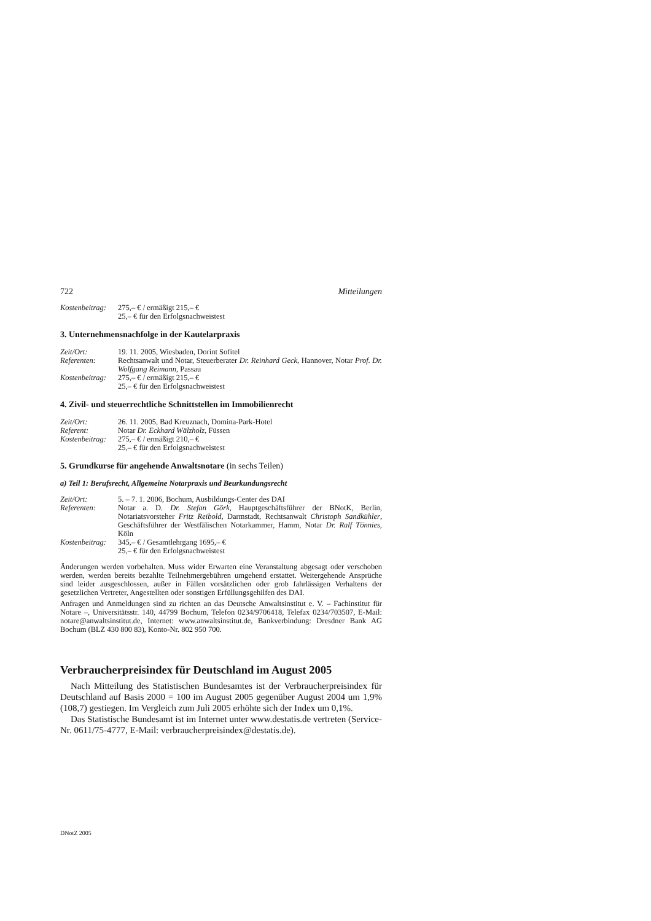722 Mitteilungen
Kostenbeitrag:
275,– € / ermäßigt 215,– €
25,– € für den Erfolgsnachweistest
3. Unternehmensnachfolge in der Kautelarpraxis
Zeit/Ort: 19. 11. 2005, Wiesbaden, Dorint Sofitel
Referenten: Rechtsanwalt und Notar, Steuerberater Dr. Reinhard Geck, Hannover, Notar Prof. Dr. Wolfgang Reimann, Passau
Kostenbeitrag:
275,– € / ermäßigt 215,– €
25,– € für den Erfolgsnachweistest
4. Zivil- und steuerrechtliche Schnittstellen im Immobilienrecht
Zeit/Ort: 26. 11. 2005, Bad Kreuznach, Domina-Park-Hotel
Referent: Notar Dr. Eckhard Wälzholz, Füssen
Kostenbeitrag:
275,– € / ermäßigt 210,– €
25,– € für den Erfolgsnachweistest
5. Grundkurse für angehende Anwaltsnotare (in sechs Teilen)
a) Teil 1: Berufsrecht, Allgemeine Notarpraxis und Beurkundungsrecht
Zeit/Ort: 5. – 7. 1. 2006, Bochum, Ausbildungs-Center des DAI
Referenten: Notar a. D. Dr. Stefan Görk, Hauptgeschäftsführer der BNotK, Berlin, Notariatsvorsteher Fritz Reibold, Darmstadt, Rechtsanwalt Christoph Sandkühler, Geschäftsführer der Westfälischen Notarkammer, Hamm, Notar Dr. Ralf Tönnies, Köln
Kostenbeitrag:
345,– € / Gesamtlehrgang 1695,– €
25,– € für den Erfolgsnachweistest
Änderungen werden vorbehalten. Muss wider Erwarten eine Veranstaltung abgesagt oder verschoben werden, werden bereits bezahlte Teilnehmergebühren umgehend erstattet. Weitergehende Ansprüche sind leider ausgeschlossen, außer in Fällen vorsätzlichen oder grob fahrlässigen Verhaltens der gesetzlichen Vertreter, Angestellten oder sonstigen Erfüllungsgehilfen des DAI.
Anfragen und Anmeldungen sind zu richten an das Deutsche Anwaltsinstitut e. V. – Fachinstitut für Notare –, Universitätsstr. 140, 44799 Bochum, Telefon 0234/9706418, Telefax 0234/703507, E-Mail: notare@anwaltsinstitut.de, Internet: www.anwaltsinstitut.de, Bankverbindung: Dresdner Bank AG Bochum (BLZ 430 800 83), Konto-Nr. 802 950 700.
Verbraucherpreisindex für Deutschland im August 2005
Nach Mitteilung des Statistischen Bundesamtes ist der Verbraucherpreisindex für Deutschland auf Basis 2000 = 100 im August 2005 gegenüber August 2004 um 1,9% (108,7) gestiegen. Im Vergleich zum Juli 2005 erhöhte sich der Index um 0,1%.
Das Statistische Bundesamt ist im Internet unter www.destatis.de vertreten (Service-Nr. 0611/75-4777, E-Mail: verbraucherpreisindex@destatis.de).
DNotZ 2005